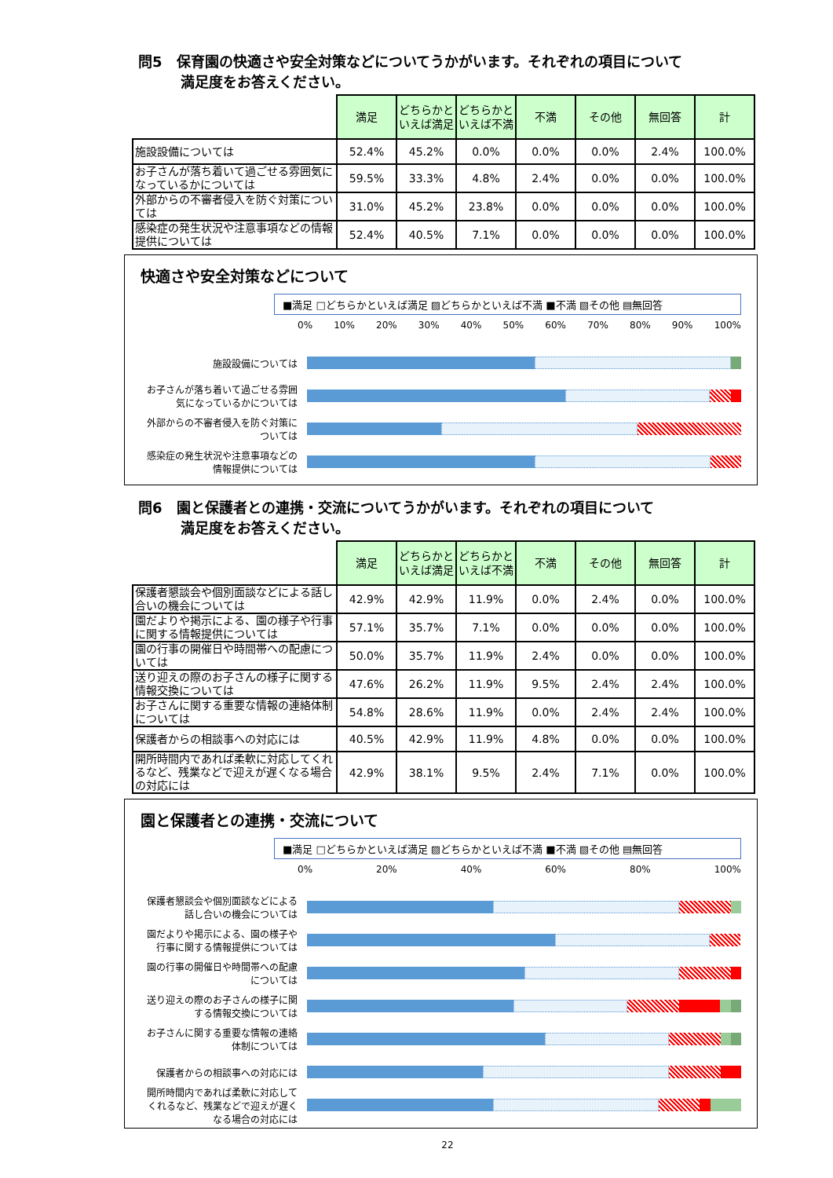問5　保育園の快適さや安全対策などについてうかがいます。それぞれの項目について
　　　満足度をお答えください。
| | 満足 | どちらかといえば満足 | どちらかといえば不満 | 不満 | その他 | 無回答 | 計 |
| 施設設備については | 52.4% | 45.2% | 0.0% | 0.0% | 0.0% | 2.4% | 100.0% |
| お子さんが落ち着いて過ごせる雰囲気になっているかについては | 59.5% | 33.3% | 4.8% | 2.4% | 0.0% | 0.0% | 100.0% |
| 外部からの不審者侵入を防ぐ対策については | 31.0% | 45.2% | 23.8% | 0.0% | 0.0% | 0.0% | 100.0% |
| 感染症の発生状況や注意事項などの情報提供については | 52.4% | 40.5% | 7.1% | 0.0% | 0.0% | 0.0% | 100.0% |
快適さや安全対策などについて
■満足 □どちらかといえば満足 ▨どちらかといえば不満 ■不満 ▧その他 ▤無回答
0% 10% 20% 30% 40% 50% 60% 70% 80% 90% 100%
施設設備については
お子さんが落ち着いて過ごせる雰囲気になっているかについては
外部からの不審者侵入を防ぐ対策については
感染症の発生状況や注意事項などの情報提供については
問6　園と保護者との連携・交流についてうかがいます。それぞれの項目について
　　　満足度をお答えください。
| | 満足 | どちらかといえば満足 | どちらかといえば不満 | 不満 | その他 | 無回答 | 計 |
| 保護者懇談会や個別面談などによる話し合いの機会については | 42.9% | 42.9% | 11.9% | 0.0% | 2.4% | 0.0% | 100.0% |
| 園だよりや掲示による、園の様子や行事に関する情報提供については | 57.1% | 35.7% | 7.1% | 0.0% | 0.0% | 0.0% | 100.0% |
| 園の行事の開催日や時間帯への配慮については | 50.0% | 35.7% | 11.9% | 2.4% | 0.0% | 0.0% | 100.0% |
| 送り迎えの際のお子さんの様子に関する情報交換については | 47.6% | 26.2% | 11.9% | 9.5% | 2.4% | 2.4% | 100.0% |
| お子さんに関する重要な情報の連絡体制については | 54.8% | 28.6% | 11.9% | 0.0% | 2.4% | 2.4% | 100.0% |
| 保護者からの相談事への対応には | 40.5% | 42.9% | 11.9% | 4.8% | 0.0% | 0.0% | 100.0% |
| 開所時間内であれば柔軟に対応してくれるなど、残業などで迎えが遅くなる場合の対応には | 42.9% | 38.1% | 9.5% | 2.4% | 7.1% | 0.0% | 100.0% |
園と保護者との連携・交流について
■満足 □どちらかといえば満足 ▨どちらかといえば不満 ■不満 ▧その他 ▤無回答
0% 20% 40% 60% 80% 100%
保護者懇談会や個別面談などによる話し合いの機会については
園だよりや掲示による、園の様子や行事に関する情報提供については
園の行事の開催日や時間帯への配慮については
送り迎えの際のお子さんの様子に関する情報交換については
お子さんに関する重要な情報の連絡体制については
保護者からの相談事への対応には
開所時間内であれば柔軟に対応してくれるなど、残業などで迎えが遅くなる場合の対応には
22